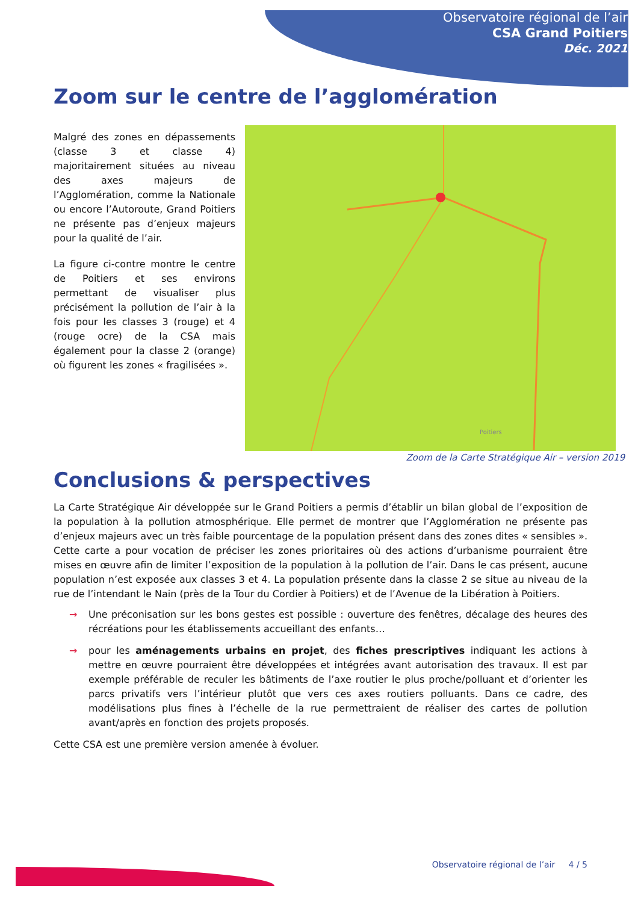Observatoire régional de l’air
CSA Grand Poitiers
Déc. 2021
Zoom sur le centre de l’agglomération
Malgré des zones en dépassements (classe 3 et classe 4) majoritairement situées au niveau des axes majeurs de l’Agglomération, comme la Nationale ou encore l’Autoroute, Grand Poitiers ne présente pas d’enjeux majeurs pour la qualité de l’air.
La figure ci-contre montre le centre de Poitiers et ses environs permettant de visualiser plus précisément la pollution de l’air à la fois pour les classes 3 (rouge) et 4 (rouge ocre) de la CSA mais également pour la classe 2 (orange) où figurent les zones « fragilisées ».
Poitiers
Zoom de la Carte Stratégique Air – version 2019
Conclusions & perspectives
La Carte Stratégique Air développée sur le Grand Poitiers a permis d’établir un bilan global de l’exposition de la population à la pollution atmosphérique. Elle permet de montrer que l’Agglomération ne présente pas d’enjeux majeurs avec un très faible pourcentage de la population présent dans des zones dites « sensibles ». Cette carte a pour vocation de préciser les zones prioritaires où des actions d’urbanisme pourraient être mises en œuvre afin de limiter l’exposition de la population à la pollution de l’air. Dans le cas présent, aucune population n’est exposée aux classes 3 et 4. La population présente dans la classe 2 se situe au niveau de la rue de l’intendant le Nain (près de la Tour du Cordier à Poitiers) et de l’Avenue de la Libération à Poitiers.
→ Une préconisation sur les bons gestes est possible : ouverture des fenêtres, décalage des heures des récréations pour les établissements accueillant des enfants…
→ pour les aménagements urbains en projet, des fiches prescriptives indiquant les actions à mettre en œuvre pourraient être développées et intégrées avant autorisation des travaux. Il est par exemple préférable de reculer les bâtiments de l’axe routier le plus proche/polluant et d’orienter les parcs privatifs vers l’intérieur plutôt que vers ces axes routiers polluants. Dans ce cadre, des modélisations plus fines à l’échelle de la rue permettraient de réaliser des cartes de pollution avant/après en fonction des projets proposés.
Cette CSA est une première version amenée à évoluer.
Observatoire régional de l’air 4 / 5